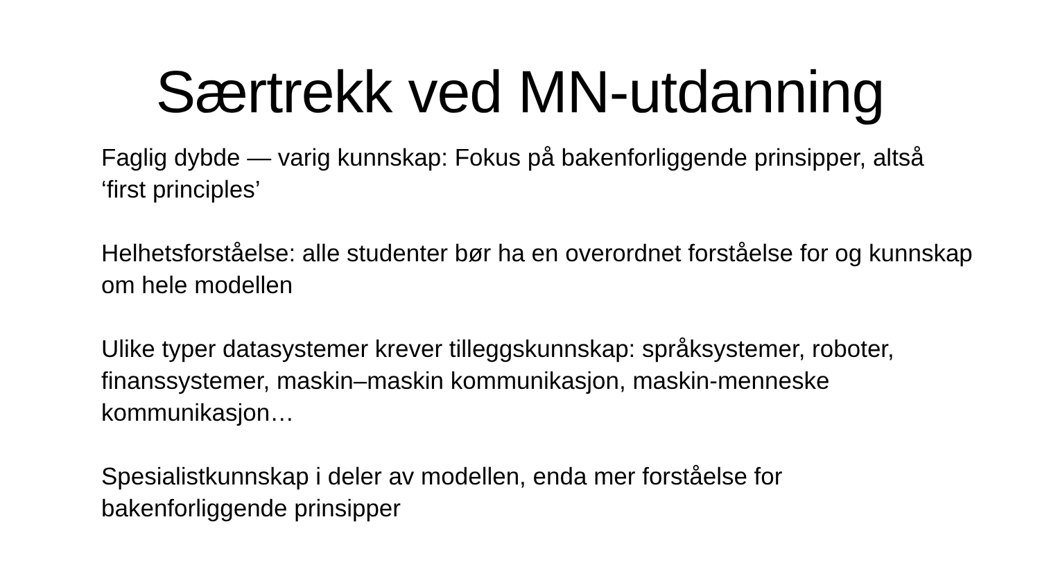Særtrekk ved MN-utdanning
Faglig dybde — varig kunnskap: Fokus på bakenforliggende prinsipper, altså ‘first principles’
Helhetsforståelse: alle studenter bør ha en overordnet forståelse for og kunnskap om hele modellen
Ulike typer datasystemer krever tilleggskunnskap: språksystemer, roboter, finanssystemer, maskin–maskin kommunikasjon, maskin-menneske kommunikasjon…
Spesialistkunnskap i deler av modellen, enda mer forståelse for bakenforliggende prinsipper